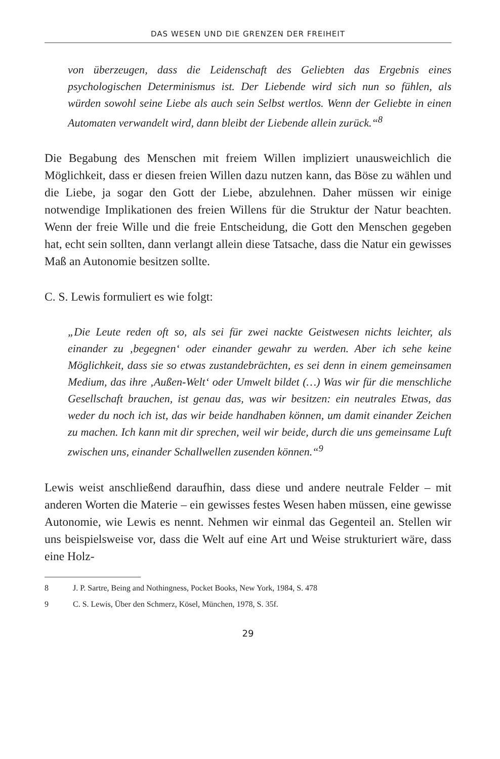DAS WESEN UND DIE GRENZEN DER FREIHEIT
von überzeugen, dass die Leidenschaft des Geliebten das Ergebnis eines psychologischen Determinismus ist. Der Liebende wird sich nun so fühlen, als würden sowohl seine Liebe als auch sein Selbst wertlos. Wenn der Geliebte in einen Automaten verwandelt wird, dann bleibt der Liebende allein zurück.“<sup>8</sup>
Die Begabung des Menschen mit freiem Willen impliziert unausweichlich die Möglichkeit, dass er diesen freien Willen dazu nutzen kann, das Böse zu wählen und die Liebe, ja sogar den Gott der Liebe, abzulehnen. Daher müssen wir einige notwendige Implikationen des freien Willens für die Struktur der Natur beachten. Wenn der freie Wille und die freie Entscheidung, die Gott den Menschen gegeben hat, echt sein sollten, dann verlangt allein diese Tatsache, dass die Natur ein gewisses Maß an Autonomie besitzen sollte.
C. S. Lewis formuliert es wie folgt:
„Die Leute reden oft so, als sei für zwei nackte Geistwesen nichts leichter, als einander zu ‚begegnen‘ oder einander gewahr zu werden. Aber ich sehe keine Möglichkeit, dass sie so etwas zustandebrächten, es sei denn in einem gemeinsamen Medium, das ihre ‚Außen-Welt‘ oder Umwelt bildet (…) Was wir für die menschliche Gesellschaft brauchen, ist genau das, was wir besitzen: ein neutrales Etwas, das weder du noch ich ist, das wir beide handhaben können, um damit einander Zeichen zu machen. Ich kann mit dir sprechen, weil wir beide, durch die uns gemeinsame Luft zwischen uns, einander Schallwellen zusenden können.“<sup>9</sup>
Lewis weist anschließend daraufhin, dass diese und andere neutrale Felder – mit anderen Worten die Materie – ein gewisses festes Wesen haben müssen, eine gewisse Autonomie, wie Lewis es nennt. Nehmen wir einmal das Gegenteil an. Stellen wir uns beispielsweise vor, dass die Welt auf eine Art und Weise strukturiert wäre, dass eine Holz-
8 J. P. Sartre, Being and Nothingness, Pocket Books, New York, 1984, S. 478
9 C. S. Lewis, Über den Schmerz, Kösel, München, 1978, S. 35f.
29